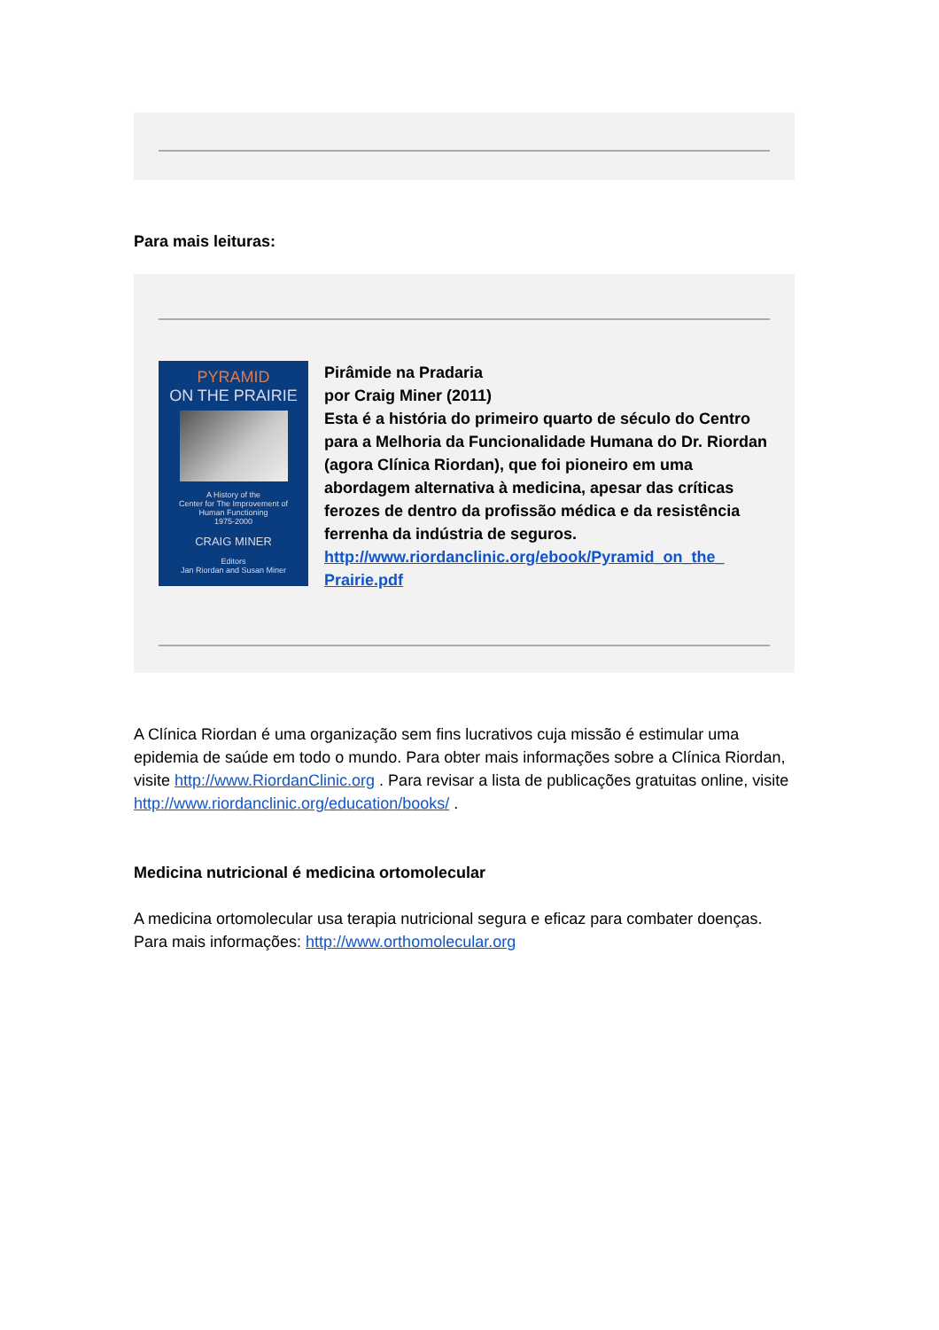Para mais leituras:
PYRAMID
ON THE PRAIRIE
A History of the
Center for The Improvement of
Human Functioning
1975-2000
CRAIG MINER
Editors
Jan Riordan and Susan Miner
Pirâmide na Pradaria
por Craig Miner (2011)
Esta é a história do primeiro quarto de século do Centro para a Melhoria da Funcionalidade Humana do Dr. Riordan (agora Clínica Riordan), que foi pioneiro em uma abordagem alternativa à medicina, apesar das críticas ferozes de dentro da profissão médica e da resistência ferrenha da indústria de seguros.
http://www.riordanclinic.org/ebook/Pyramid_on_the_ Prairie.pdf
A Clínica Riordan é uma organização sem fins lucrativos cuja missão é estimular uma epidemia de saúde em todo o mundo. Para obter mais informações sobre a Clínica Riordan, visite http://www.RiordanClinic.org . Para revisar a lista de publicações gratuitas online, visite http://www.riordanclinic.org/education/books/ .
Medicina nutricional é medicina ortomolecular
A medicina ortomolecular usa terapia nutricional segura e eficaz para combater doenças. Para mais informações: http://www.orthomolecular.org